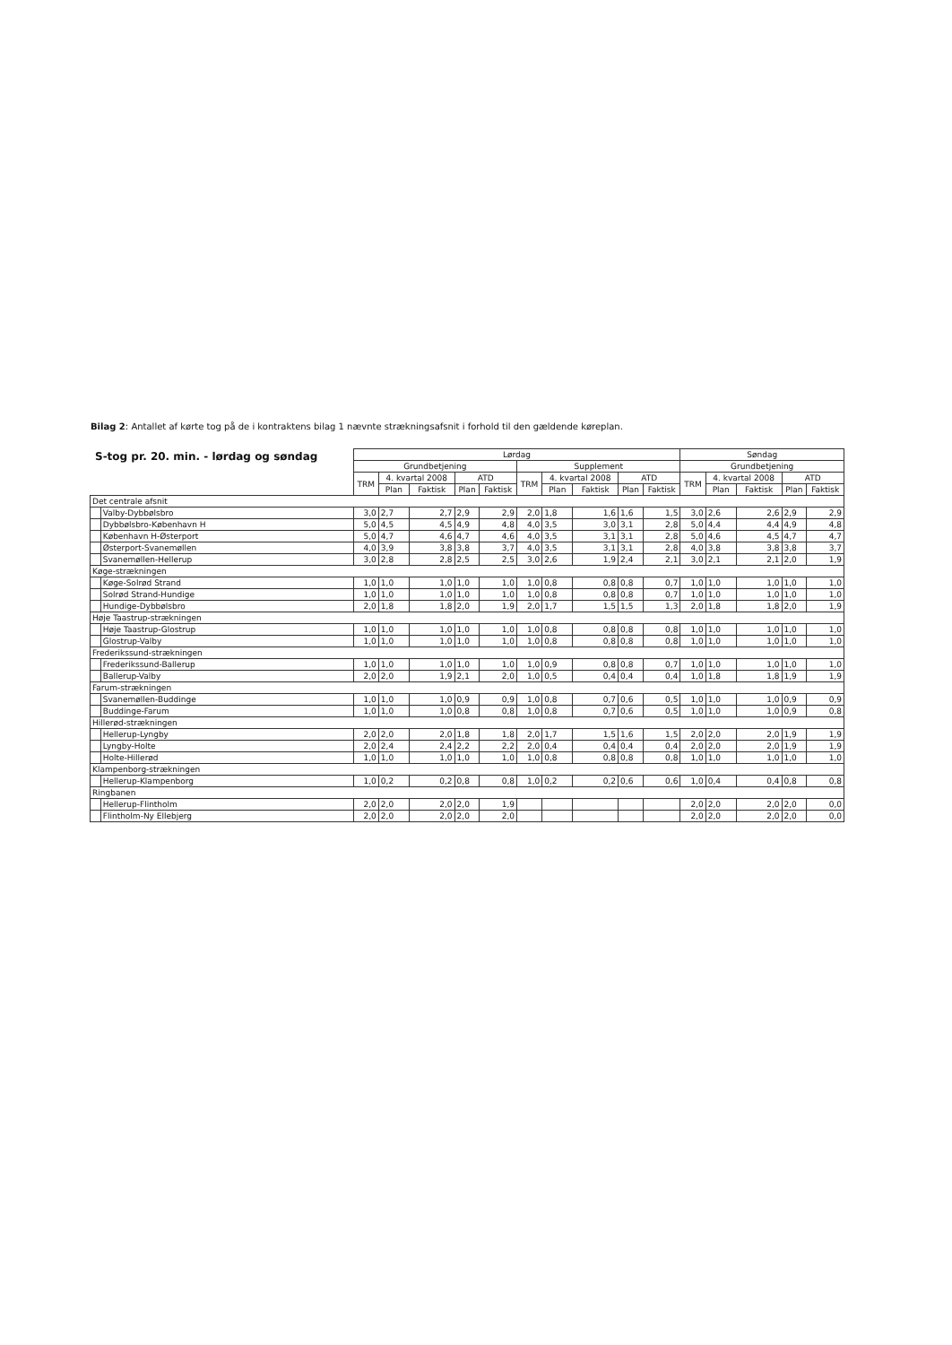Bilag 2: Antallet af kørte tog på de i kontraktens bilag 1 nævnte strækningsafsnit i forhold til den gældende køreplan.
S-tog pr. 20. min. - lørdag og søndag
| | | Lørdag | | | | | | | | | | Søndag | | | | |
| --- | --- | --- | --- | --- | --- | --- | --- | --- | --- | --- | --- | --- | --- | --- | --- | --- |
| | | Grundbetjening | | | | | Supplement | | | | | Grundbetjening | | | | |
| | | TRM | 4. kvartal 2008 | | ATD | | TRM | 4. kvartal 2008 | | ATD | | TRM | 4. kvartal 2008 | | ATD | |
| | | | Plan | Faktisk | Plan | Faktisk | | Plan | Faktisk | Plan | Faktisk | | Plan | Faktisk | Plan | Faktisk |
| Det centrale afsnit | | | | | | | | | | | | | | | | |
| | Valby-Dybbølsbro | 3,0 | 2,7 | 2,7 | 2,9 | 2,9 | 2,0 | 1,8 | 1,6 | 1,6 | 1,5 | 3,0 | 2,6 | 2,6 | 2,9 | 2,9 |
| | Dybbølsbro-København H | 5,0 | 4,5 | 4,5 | 4,9 | 4,8 | 4,0 | 3,5 | 3,0 | 3,1 | 2,8 | 5,0 | 4,4 | 4,4 | 4,9 | 4,8 |
| | København H-Østerport | 5,0 | 4,7 | 4,6 | 4,7 | 4,6 | 4,0 | 3,5 | 3,1 | 3,1 | 2,8 | 5,0 | 4,6 | 4,5 | 4,7 | 4,7 |
| | Østerport-Svanemøllen | 4,0 | 3,9 | 3,8 | 3,8 | 3,7 | 4,0 | 3,5 | 3,1 | 3,1 | 2,8 | 4,0 | 3,8 | 3,8 | 3,8 | 3,7 |
| | Svanemøllen-Hellerup | 3,0 | 2,8 | 2,8 | 2,5 | 2,5 | 3,0 | 2,6 | 1,9 | 2,4 | 2,1 | 3,0 | 2,1 | 2,1 | 2,0 | 1,9 |
| Køge-strækningen | | | | | | | | | | | | | | | | |
| | Køge-Solrød Strand | 1,0 | 1,0 | 1,0 | 1,0 | 1,0 | 1,0 | 0,8 | 0,8 | 0,8 | 0,7 | 1,0 | 1,0 | 1,0 | 1,0 | 1,0 |
| | Solrød Strand-Hundige | 1,0 | 1,0 | 1,0 | 1,0 | 1,0 | 1,0 | 0,8 | 0,8 | 0,8 | 0,7 | 1,0 | 1,0 | 1,0 | 1,0 | 1,0 |
| | Hundige-Dybbølsbro | 2,0 | 1,8 | 1,8 | 2,0 | 1,9 | 2,0 | 1,7 | 1,5 | 1,5 | 1,3 | 2,0 | 1,8 | 1,8 | 2,0 | 1,9 |
| Høje Taastrup-strækningen | | | | | | | | | | | | | | | | |
| | Høje Taastrup-Glostrup | 1,0 | 1,0 | 1,0 | 1,0 | 1,0 | 1,0 | 0,8 | 0,8 | 0,8 | 0,8 | 1,0 | 1,0 | 1,0 | 1,0 | 1,0 |
| | Glostrup-Valby | 1,0 | 1,0 | 1,0 | 1,0 | 1,0 | 1,0 | 0,8 | 0,8 | 0,8 | 0,8 | 1,0 | 1,0 | 1,0 | 1,0 | 1,0 |
| Frederikssund-strækningen | | | | | | | | | | | | | | | | |
| | Frederikssund-Ballerup | 1,0 | 1,0 | 1,0 | 1,0 | 1,0 | 1,0 | 0,9 | 0,8 | 0,8 | 0,7 | 1,0 | 1,0 | 1,0 | 1,0 | 1,0 |
| | Ballerup-Valby | 2,0 | 2,0 | 1,9 | 2,1 | 2,0 | 1,0 | 0,5 | 0,4 | 0,4 | 0,4 | 1,0 | 1,8 | 1,8 | 1,9 | 1,9 |
| Farum-strækningen | | | | | | | | | | | | | | | | |
| | Svanemøllen-Buddinge | 1,0 | 1,0 | 1,0 | 0,9 | 0,9 | 1,0 | 0,8 | 0,7 | 0,6 | 0,5 | 1,0 | 1,0 | 1,0 | 0,9 | 0,9 |
| | Buddinge-Farum | 1,0 | 1,0 | 1,0 | 0,8 | 0,8 | 1,0 | 0,8 | 0,7 | 0,6 | 0,5 | 1,0 | 1,0 | 1,0 | 0,9 | 0,8 |
| Hillerød-strækningen | | | | | | | | | | | | | | | | |
| | Hellerup-Lyngby | 2,0 | 2,0 | 2,0 | 1,8 | 1,8 | 2,0 | 1,7 | 1,5 | 1,6 | 1,5 | 2,0 | 2,0 | 2,0 | 1,9 | 1,9 |
| | Lyngby-Holte | 2,0 | 2,4 | 2,4 | 2,2 | 2,2 | 2,0 | 0,4 | 0,4 | 0,4 | 0,4 | 2,0 | 2,0 | 2,0 | 1,9 | 1,9 |
| | Holte-Hillerød | 1,0 | 1,0 | 1,0 | 1,0 | 1,0 | 1,0 | 0,8 | 0,8 | 0,8 | 0,8 | 1,0 | 1,0 | 1,0 | 1,0 | 1,0 |
| Klampenborg-strækningen | | | | | | | | | | | | | | | | |
| | Hellerup-Klampenborg | 1,0 | 0,2 | 0,2 | 0,8 | 0,8 | 1,0 | 0,2 | 0,2 | 0,6 | 0,6 | 1,0 | 0,4 | 0,4 | 0,8 | 0,8 |
| Ringbanen | | | | | | | | | | | | | | | | |
| | Hellerup-Flintholm | 2,0 | 2,0 | 2,0 | 2,0 | 1,9 | | | | | | 2,0 | 2,0 | 2,0 | 2,0 | 0,0 |
| | Flintholm-Ny Ellebjerg | 2,0 | 2,0 | 2,0 | 2,0 | 2,0 | | | | | | 2,0 | 2,0 | 2,0 | 2,0 | 0,0 |